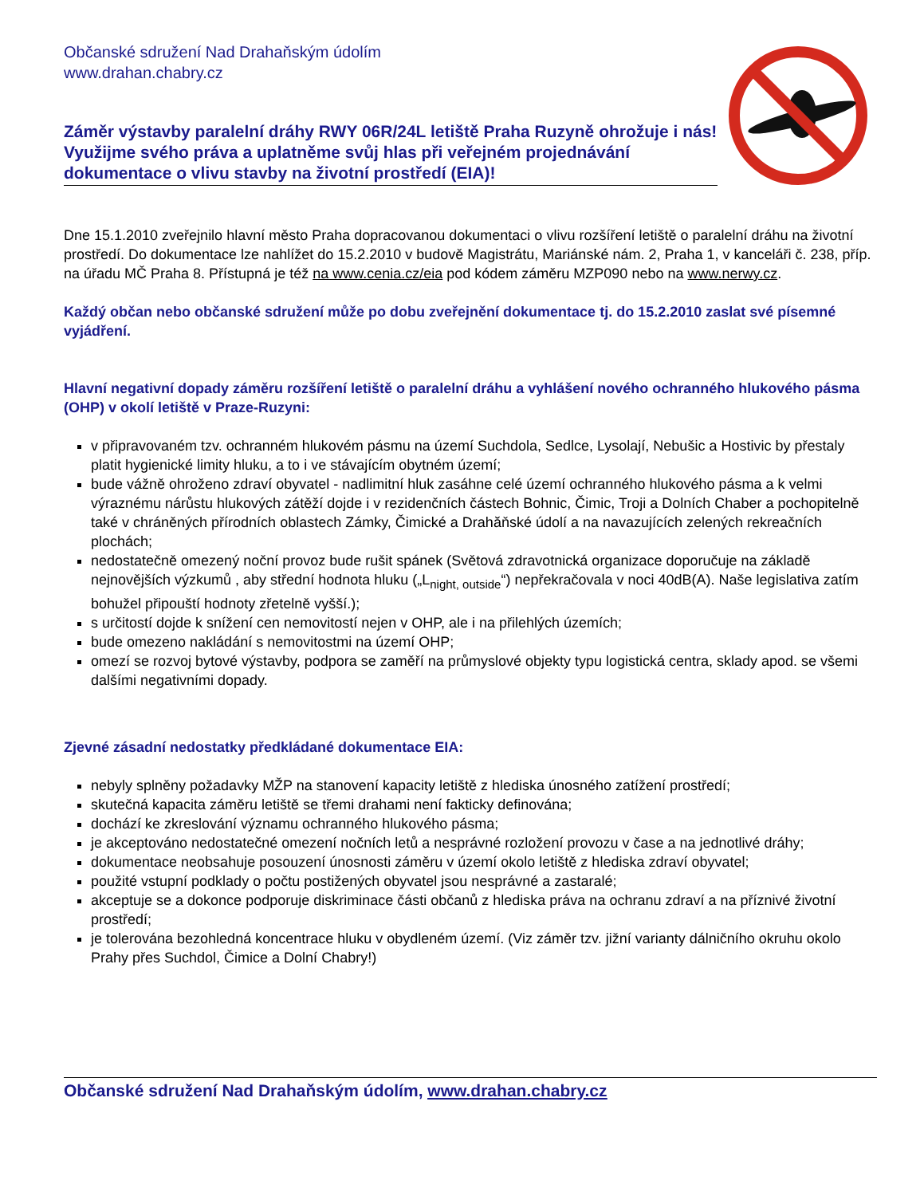Občanské sdružení Nad Drahaňským údolím
www.drahan.chabry.cz
Záměr výstavby paralelní dráhy RWY 06R/24L letiště Praha Ruzyně ohrožuje i nás! Využijme svého práva a uplatněme svůj hlas při veřejném projednávání dokumentace o vlivu stavby na životní prostředí (EIA)!
Dne 15.1.2010 zveřejnilo hlavní město Praha dopracovanou dokumentaci o vlivu rozšíření letiště o paralelní dráhu na životní prostředí. Do dokumentace lze nahlížet do 15.2.2010 v budově Magistrátu, Mariánské nám. 2, Praha 1, v kanceláři č. 238, příp. na úřadu MČ Praha 8. Přístupná je též na www.cenia.cz/eia pod kódem záměru MZP090 nebo na www.nerwy.cz.
Každý občan nebo občanské sdružení může po dobu zveřejnění dokumentace tj. do 15.2.2010 zaslat své písemné vyjádření.
Hlavní negativní dopady záměru rozšíření letiště o paralelní dráhu a vyhlášení nového ochranného hlukového pásma (OHP) v okolí letiště v Praze-Ruzyni:
v připravovaném tzv. ochranném hlukovém pásmu na území Suchdola, Sedlce, Lysolají, Nebušic a Hostivic by přestaly platit hygienické limity hluku, a to i ve stávajícím obytném území;
bude vážně ohroženo zdraví obyvatel - nadlimitní hluk zasáhne celé území ochranného hlukového pásma a k velmi výraznému nárůstu hlukových zátěží dojde i v rezidenčních částech Bohnic, Čimic, Troji a Dolních Chaber a pochopitelně také v chráněných přírodních oblastech Zámky, Čimické a Drahăňské údolí a na navazujících zelených rekreačních plochách;
nedostatečně omezený noční provoz bude rušit spánek (Světová zdravotnická organizace doporučuje na základě nejnovějších výzkumů , aby střední hodnota hluku („L<sub>night, outside</sub>“) nepřekračovala v noci 40dB(A). Naše legislativa zatím bohužel připouští hodnoty zřetelně vyšší.);
s určitostí dojde k snížení cen nemovitostí nejen v OHP, ale i na přilehlých územích;
bude omezeno nakládání s nemovitostmi na území OHP;
omezí se rozvoj bytové výstavby, podpora se zaměří na průmyslové objekty typu logistická centra, sklady apod. se všemi dalšími negativními dopady.
Zjevné zásadní nedostatky předkládané dokumentace EIA:
nebyly splněny požadavky MŽP na stanovení kapacity letiště z hlediska únosného zatížení prostředí;
skutečná kapacita záměru letiště se třemi drahami není fakticky definována;
dochází ke zkreslování významu ochranného hlukového pásma;
je akceptováno nedostatečné omezení nočních letů a nesprávné rozložení provozu v čase a na jednotlivé dráhy;
dokumentace neobsahuje posouzení únosnosti záměru v území okolo letiště z hlediska zdraví obyvatel;
použité vstupní podklady o počtu postižených obyvatel jsou nesprávné a zastaralé;
akceptuje se a dokonce podporuje diskriminace části občanů z hlediska práva na ochranu zdraví a na příznivé životní prostředí;
je tolerována bezohledná koncentrace hluku v obydleném území. (Viz záměr tzv. jižní varianty dálničního okruhu okolo Prahy přes Suchdol, Čimice a Dolní Chabry!)
Občanské sdružení Nad Drahaňským údolím, www.drahan.chabry.cz